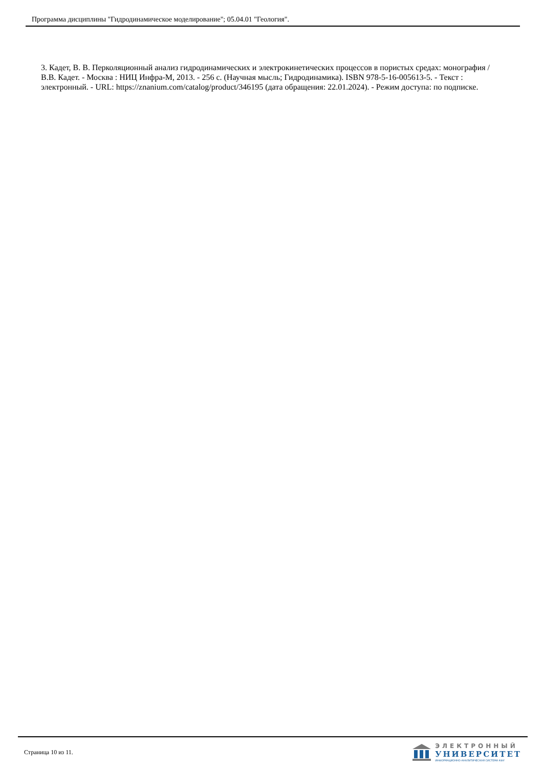Программа дисциплины "Гидродинамическое моделирование"; 05.04.01 "Геология".
3. Кадет, В. В. Перколяционный анализ гидродинамических и электрокинетических процессов в пористых средах: монография / В.В. Кадет. - Москва : НИЦ Инфра-М, 2013. - 256 с. (Научная мысль; Гидродинамика). ISBN 978-5-16-005613-5. - Текст : электронный. - URL: https://znanium.com/catalog/product/346195 (дата обращения: 22.01.2024). - Режим доступа: по подписке.
Страница 10 из 11.
ЭЛЕКТРОННЫЙ
УНИВЕРСИТЕТ
ИНФОРМАЦИОННО-АНАЛИТИЧЕСКАЯ СИСТЕМА КФУ